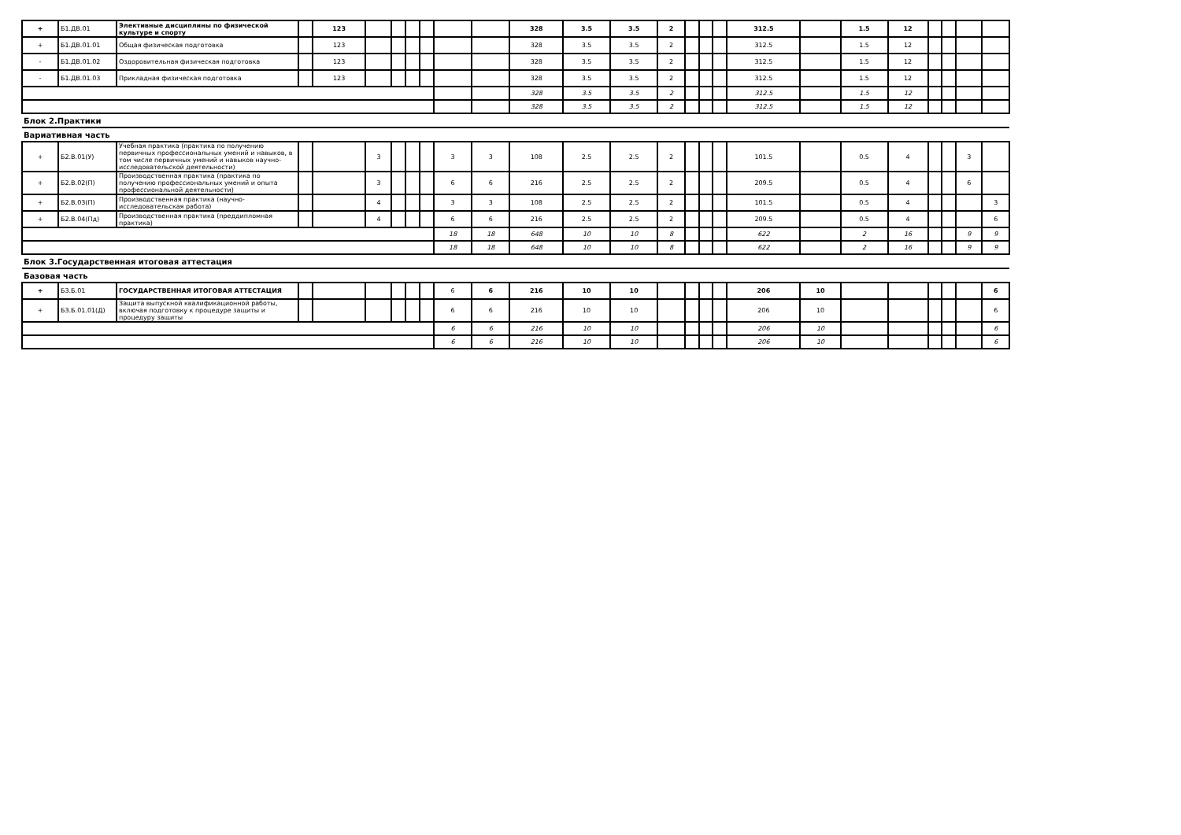| + | Б1.ДВ.01 | Элективные дисциплины по физической культуре и спорту | | 123 | | | | | | | 328 | 3.5 | 3.5 | 2 | | | | 312.5 | | 1.5 | 12 | | | | |
| + | Б1.ДВ.01.01 | Общая физическая подготовка | | 123 | | | | | | | 328 | 3.5 | 3.5 | 2 | | | | 312.5 | | 1.5 | 12 | | | | |
| - | Б1.ДВ.01.02 | Оздоровительная физическая подготовка | | 123 | | | | | | | 328 | 3.5 | 3.5 | 2 | | | | 312.5 | | 1.5 | 12 | | | | |
| - | Б1.ДВ.01.03 | Прикладная физическая подготовка | | 123 | | | | | | | 328 | 3.5 | 3.5 | 2 | | | | 312.5 | | 1.5 | 12 | | | | |
| | | | | | | | | | | | 328 | 3.5 | 3.5 | 2 | | | | 312.5 | | 1.5 | 12 | | | | |
| | | | | | | | | | | | 328 | 3.5 | 3.5 | 2 | | | | 312.5 | | 1.5 | 12 | | | | |
| Блок 2.Практики | | | | | | | | | | | | | | | | | | | | | | | | | |
| Вариативная часть | | | | | | | | | | | | | | | | | | | | | | | | | |
| + | Б2.В.01(У) | Учебная практика (практика по получению первичных профессиональных умений и навыков, в том числе первичных умений и навыков научно-исследовательской деятельности) | | | 3 | | | | 3 | 3 | 108 | 2.5 | 2.5 | 2 | | | | 101.5 | | 0.5 | 4 | | | 3 | |
| + | Б2.В.02(П) | Производственная практика (практика по получению профессиональных умений и опыта профессиональной деятельности) | | | 3 | | | | 6 | 6 | 216 | 2.5 | 2.5 | 2 | | | | 209.5 | | 0.5 | 4 | | | 6 | |
| + | Б2.В.03(П) | Производственная практика (научно-исследовательская работа) | | | 4 | | | | 3 | 3 | 108 | 2.5 | 2.5 | 2 | | | | 101.5 | | 0.5 | 4 | | | | 3 |
| + | Б2.В.04(Пд) | Производственная практика (преддипломная практика) | | | 4 | | | | 6 | 6 | 216 | 2.5 | 2.5 | 2 | | | | 209.5 | | 0.5 | 4 | | | | 6 |
| | | | | | | | | | 18 | 18 | 648 | 10 | 10 | 8 | | | | 622 | | 2 | 16 | | | 9 | 9 |
| | | | | | | | | | 18 | 18 | 648 | 10 | 10 | 8 | | | | 622 | | 2 | 16 | | | 9 | 9 |
| Блок 3.Государственная итоговая аттестация | | | | | | | | | | | | | | | | | | | | | | | | | |
| Базовая часть | | | | | | | | | | | | | | | | | | | | | | | | | |
| + | Б3.Б.01 | ГОСУДАРСТВЕННАЯ ИТОГОВАЯ АТТЕСТАЦИЯ | | | | | | | 6 | 6 | 216 | 10 | 10 | | | | | 206 | 10 | | | | | | 6 |
| + | Б3.Б.01.01(Д) | Защита выпускной квалификационной работы, включая подготовку к процедуре защиты и процедуру защиты | | | | | | | 6 | 6 | 216 | 10 | 10 | | | | | 206 | 10 | | | | | | 6 |
| | | | | | | | | | 6 | 6 | 216 | 10 | 10 | | | | | 206 | 10 | | | | | | 6 |
| | | | | | | | | | 6 | 6 | 216 | 10 | 10 | | | | | 206 | 10 | | | | | | 6 |